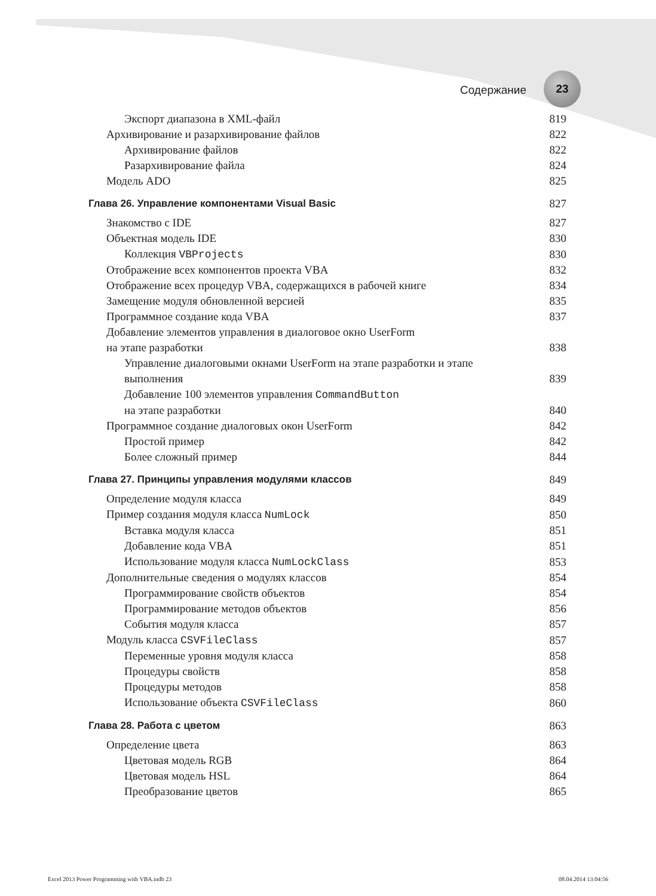Содержание
23
Экспорт диапазона в XML-файл 819
Архивирование и разархивирование файлов 822
Архивирование файлов 822
Разархивирование файла 824
Модель ADO 825
Глава 26. Управление компонентами Visual Basic 827
Знакомство с IDE 827
Объектная модель IDE 830
Коллекция VBProjects 830
Отображение всех компонентов проекта VBA 832
Отображение всех процедур VBA, содержащихся в рабочей книге 834
Замещение модуля обновленной версией 835
Программное создание кода VBA 837
Добавление элементов управления в диалоговое окно UserForm
на этапе разработки 838
Управление диалоговыми окнами UserForm на этапе разработки и этапе
выполнения 839
Добавление 100 элементов управления CommandButton
на этапе разработки 840
Программное создание диалоговых окон UserForm 842
Простой пример 842
Более сложный пример 844
Глава 27. Принципы управления модулями классов 849
Определение модуля класса 849
Пример создания модуля класса NumLock 850
Вставка модуля класса 851
Добавление кода VBA 851
Использование модуля класса NumLockClass 853
Дополнительные сведения о модулях классов 854
Программирование свойств объектов 854
Программирование методов объектов 856
События модуля класса 857
Модуль класса CSVFileClass 857
Переменные уровня модуля класса 858
Процедуры свойств 858
Процедуры методов 858
Использование объекта CSVFileClass 860
Глава 28. Работа с цветом 863
Определение цвета 863
Цветовая модель RGB 864
Цветовая модель HSL 864
Преобразование цветов 865
Excel 2013 Power Programming with VBA.indb 23 08.04.2014 13:04:56